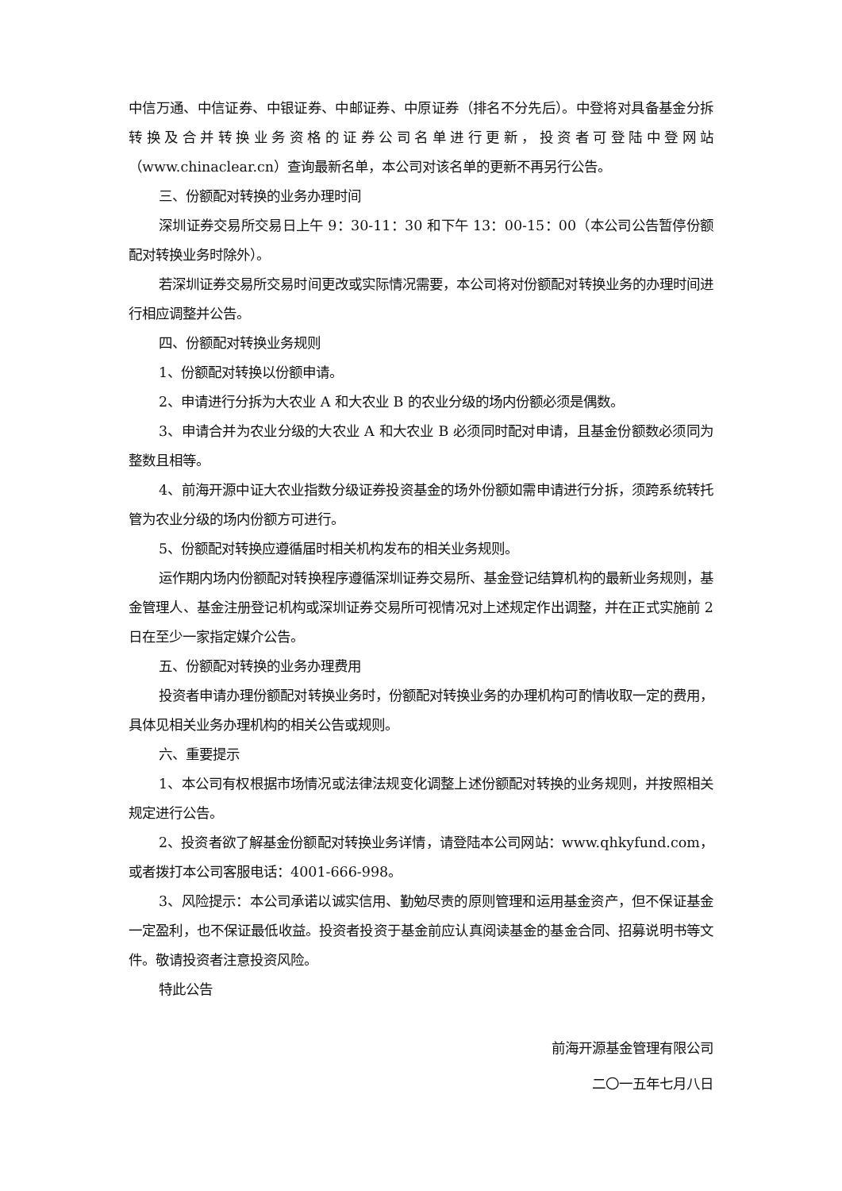中信万通、中信证券、中银证券、中邮证券、中原证券（排名不分先后）。中登将对具备基金分拆转换及合并转换业务资格的证券公司名单进行更新，投资者可登陆中登网站（www.chinaclear.cn）查询最新名单，本公司对该名单的更新不再另行公告。
三、份额配对转换的业务办理时间
深圳证券交易所交易日上午 9：30-11：30 和下午 13：00-15：00（本公司公告暂停份额配对转换业务时除外）。
若深圳证券交易所交易时间更改或实际情况需要，本公司将对份额配对转换业务的办理时间进行相应调整并公告。
四、份额配对转换业务规则
1、份额配对转换以份额申请。
2、申请进行分拆为大农业 A 和大农业 B 的农业分级的场内份额必须是偶数。
3、申请合并为农业分级的大农业 A 和大农业 B 必须同时配对申请，且基金份额数必须同为整数且相等。
4、前海开源中证大农业指数分级证券投资基金的场外份额如需申请进行分拆，须跨系统转托管为农业分级的场内份额方可进行。
5、份额配对转换应遵循届时相关机构发布的相关业务规则。
运作期内场内份额配对转换程序遵循深圳证券交易所、基金登记结算机构的最新业务规则，基金管理人、基金注册登记机构或深圳证券交易所可视情况对上述规定作出调整，并在正式实施前 2 日在至少一家指定媒介公告。
五、份额配对转换的业务办理费用
投资者申请办理份额配对转换业务时，份额配对转换业务的办理机构可酌情收取一定的费用，具体见相关业务办理机构的相关公告或规则。
六、重要提示
1、本公司有权根据市场情况或法律法规变化调整上述份额配对转换的业务规则，并按照相关规定进行公告。
2、投资者欲了解基金份额配对转换业务详情，请登陆本公司网站：www.qhkyfund.com，或者拨打本公司客服电话：4001-666-998。
3、风险提示：本公司承诺以诚实信用、勤勉尽责的原则管理和运用基金资产，但不保证基金一定盈利，也不保证最低收益。投资者投资于基金前应认真阅读基金的基金合同、招募说明书等文件。敬请投资者注意投资风险。
特此公告
前海开源基金管理有限公司
二〇一五年七月八日